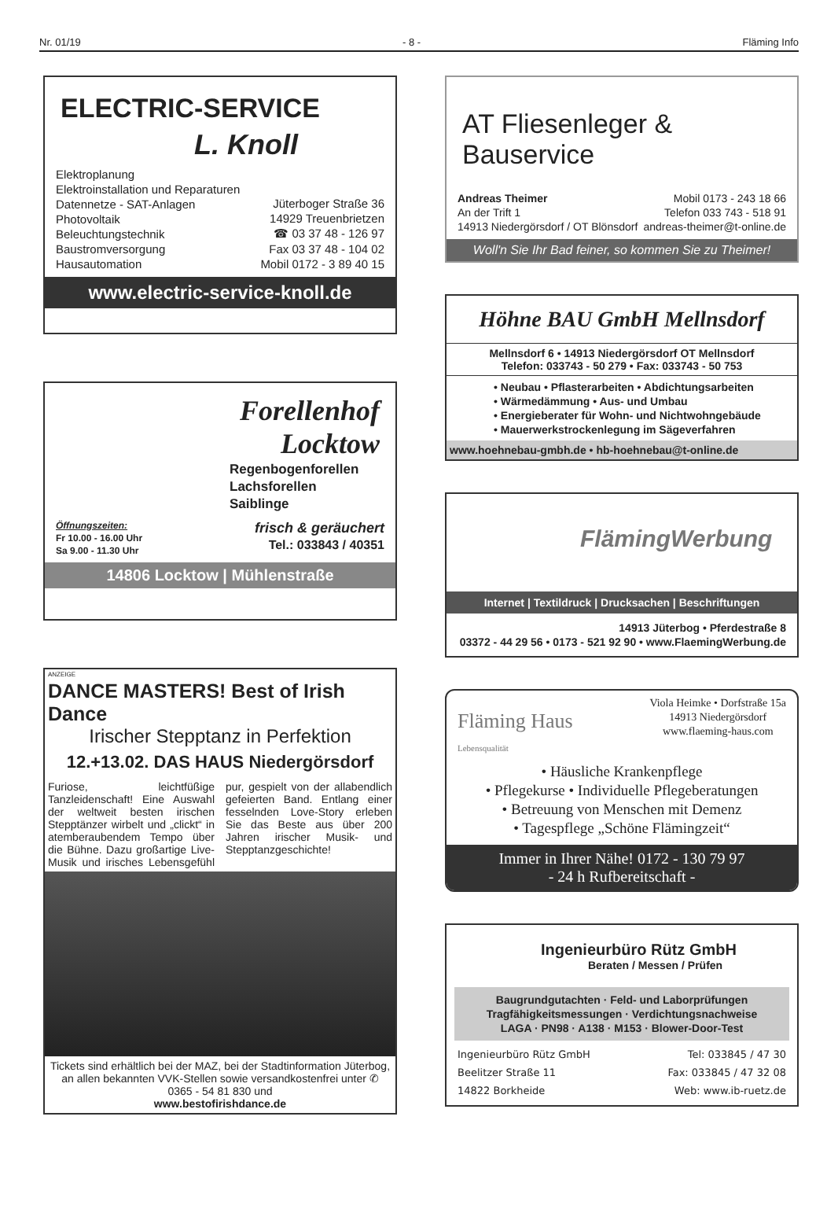Nr. 01/19 - 8 - Fläming Info
ELECTRIC-SERVICE
L. Knoll
Elektroplanung
Elektroinstallation und Reparaturen
Datennetze - SAT-Anlagen
Photovoltaik
Beleuchtungstechnik
Baustromversorgung
Hausautomation
Jüterboger Straße 36
14929 Treuenbrietzen
☎ 03 37 48 - 126 97
Fax 03 37 48 - 104 02
Mobil 0172 - 3 89 40 15
www.electric-service-knoll.de
Forellenhof
Locktow
Regenbogenforellen
Lachsforellen
Saiblinge
Öffnungszeiten:
Fr 10.00 - 16.00 Uhr
Sa 9.00 - 11.30 Uhr
frisch & geräuchert
Tel.: 033843 / 40351
14806 Locktow | Mühlenstraße
ANZEIGE
DANCE MASTERS! Best of Irish Dance
Irischer Stepptanz in Perfektion
12.+13.02. DAS HAUS Niedergörsdorf
Furiose, leichtfüßige Tanzleidenschaft! Eine Auswahl der weltweit besten irischen Stepptänzer wirbelt und „clickt“ in atemberaubendem Tempo über die Bühne. Dazu großartige Live-Musik und irisches Lebensgefühl pur, gespielt von der allabendlich gefeierten Band. Entlang einer fesselnden Love-Story erleben Sie das Beste aus über 200 Jahren irischer Musik- und Stepptanzgeschichte!
Tickets sind erhältlich bei der MAZ, bei der Stadtinformation Jüterbog, an allen bekannten VVK-Stellen sowie versandkostenfrei unter ✆ 0365 - 54 81 830 und
www.bestofirishdance.de
AT Fliesenleger & Bauservice
Andreas Theimer
An der Trift 1
14913 Niedergörsdorf / OT Blönsdorf
Mobil 0173 - 243 18 66
Telefon 033 743 - 518 91
andreas-theimer@t-online.de
Woll'n Sie Ihr Bad feiner, so kommen Sie zu Theimer!
Höhne BAU GmbH Mellnsdorf
Mellnsdorf 6 • 14913 Niedergörsdorf OT Mellnsdorf
Telefon: 033743 - 50 279 • Fax: 033743 - 50 753
• Neubau • Pflasterarbeiten • Abdichtungsarbeiten
• Wärmedämmung • Aus- und Umbau
• Energieberater für Wohn- und Nichtwohngebäude
• Mauerwerkstrockenlegung im Sägeverfahren
www.hoehnebau-gmbh.de • hb-hoehnebau@t-online.de
FlämingWerbung
Internet | Textildruck | Drucksachen | Beschriftungen
14913 Jüterbog • Pferdestraße 8
03372 - 44 29 56 • 0173 - 521 92 90 • www.FlaemingWerbung.de
Fläming Haus
Lebensqualität
Viola Heimke • Dorfstraße 15a
14913 Niedergörsdorf
www.flaeming-haus.com
• Häusliche Krankenpflege
• Pflegekurse • Individuelle Pflegeberatungen
• Betreuung von Menschen mit Demenz
• Tagespflege „Schöne Flämingzeit“
Immer in Ihrer Nähe! 0172 - 130 79 97
- 24 h Rufbereitschaft -
Ingenieurbüro Rütz GmbH
Beraten / Messen / Prüfen
Baugrundgutachten · Feld- und Laborprüfungen
Tragfähigkeitsmessungen · Verdichtungsnachweise
LAGA · PN98 · A138 · M153 · Blower-Door-Test
Ingenieurbüro Rütz GmbH
Beelitzer Straße 11
14822 Borkheide
Tel: 033845 / 47 30
Fax: 033845 / 47 32 08
Web: www.ib-ruetz.de